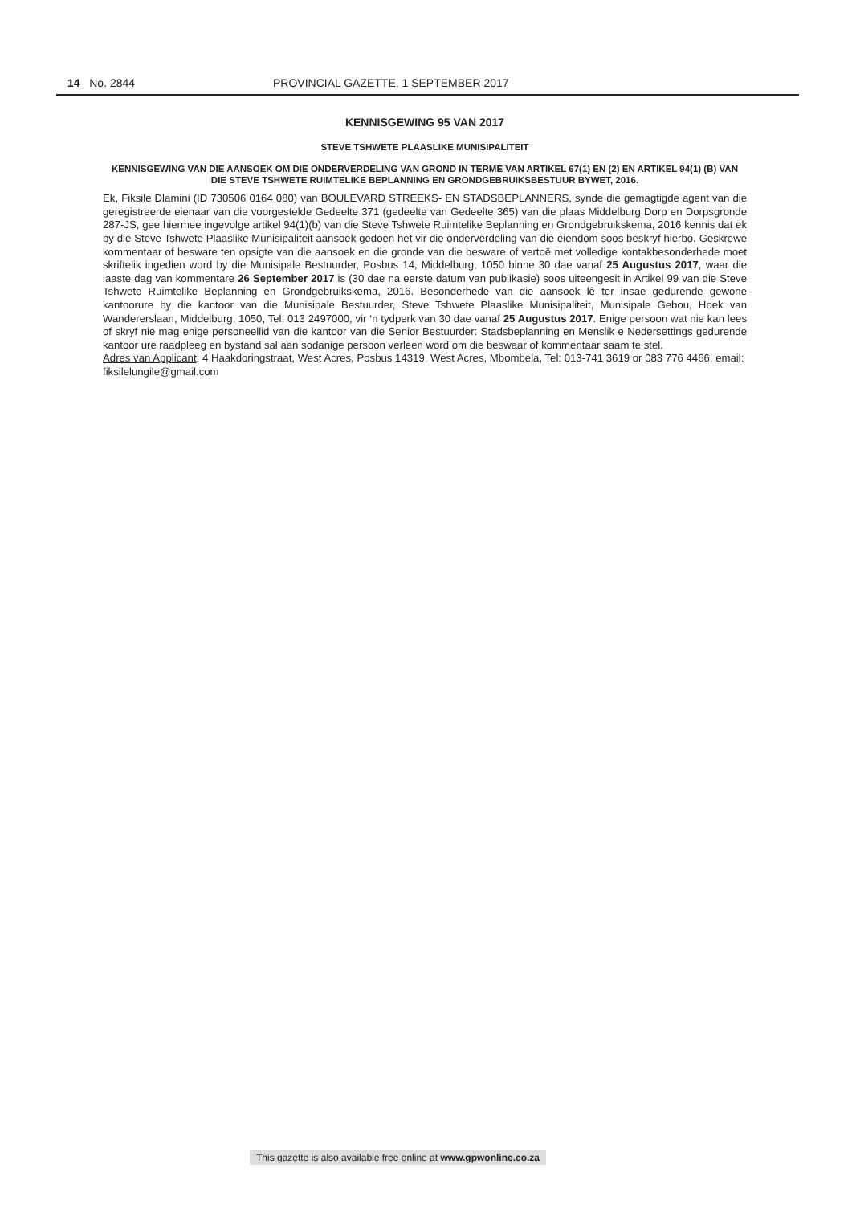14 No. 2844 PROVINCIAL GAZETTE, 1 SEPTEMBER 2017
KENNISGEWING 95 VAN 2017
STEVE TSHWETE PLAASLIKE MUNISIPALITEIT
KENNISGEWING VAN DIE AANSOEK OM DIE ONDERVERDELING VAN GROND IN TERME VAN ARTIKEL 67(1) EN (2) EN ARTIKEL 94(1) (B) VAN DIE STEVE TSHWETE RUIMTELIKE BEPLANNING EN GRONDGEBRUIKSBESTUUR BYWET, 2016.
Ek, Fiksile Dlamini (ID 730506 0164 080) van BOULEVARD STREEKS- EN STADSBEPLANNERS, synde die gemagtigde agent van die geregistreerde eienaar van die voorgestelde Gedeelte 371 (gedeelte van Gedeelte 365) van die plaas Middelburg Dorp en Dorpsgronde 287-JS, gee hiermee ingevolge artikel 94(1)(b) van die Steve Tshwete Ruimtelike Beplanning en Grondgebruikskema, 2016 kennis dat ek by die Steve Tshwete Plaaslike Munisipaliteit aansoek gedoen het vir die onderverdeling van die eiendom soos beskryf hierbo. Geskrewe kommentaar of besware ten opsigte van die aansoek en die gronde van die besware of vertoë met volledige kontakbesonderhede moet skriftelik ingedien word by die Munisipale Bestuurder, Posbus 14, Middelburg, 1050 binne 30 dae vanaf 25 Augustus 2017, waar die laaste dag van kommentare 26 September 2017 is (30 dae na eerste datum van publikasie) soos uiteengesit in Artikel 99 van die Steve Tshwete Ruimtelike Beplanning en Grondgebruikskema, 2016. Besonderhede van die aansoek lê ter insae gedurende gewone kantoorure by die kantoor van die Munisipale Bestuurder, Steve Tshwete Plaaslike Munisipaliteit, Munisipale Gebou, Hoek van Wandererslaan, Middelburg, 1050, Tel: 013 2497000, vir ‘n tydperk van 30 dae vanaf 25 Augustus 2017. Enige persoon wat nie kan lees of skryf nie mag enige personeellid van die kantoor van die Senior Bestuurder: Stadsbeplanning en Menslik e Nedersettings gedurende kantoor ure raadpleeg en bystand sal aan sodanige persoon verleen word om die beswaar of kommentaar saam te stel.
Adres van Applicant: 4 Haakdoringstraat, West Acres, Posbus 14319, West Acres, Mbombela, Tel: 013-741 3619 or 083 776 4466, email: fiksilelungile@gmail.com
This gazette is also available free online at www.gpwonline.co.za